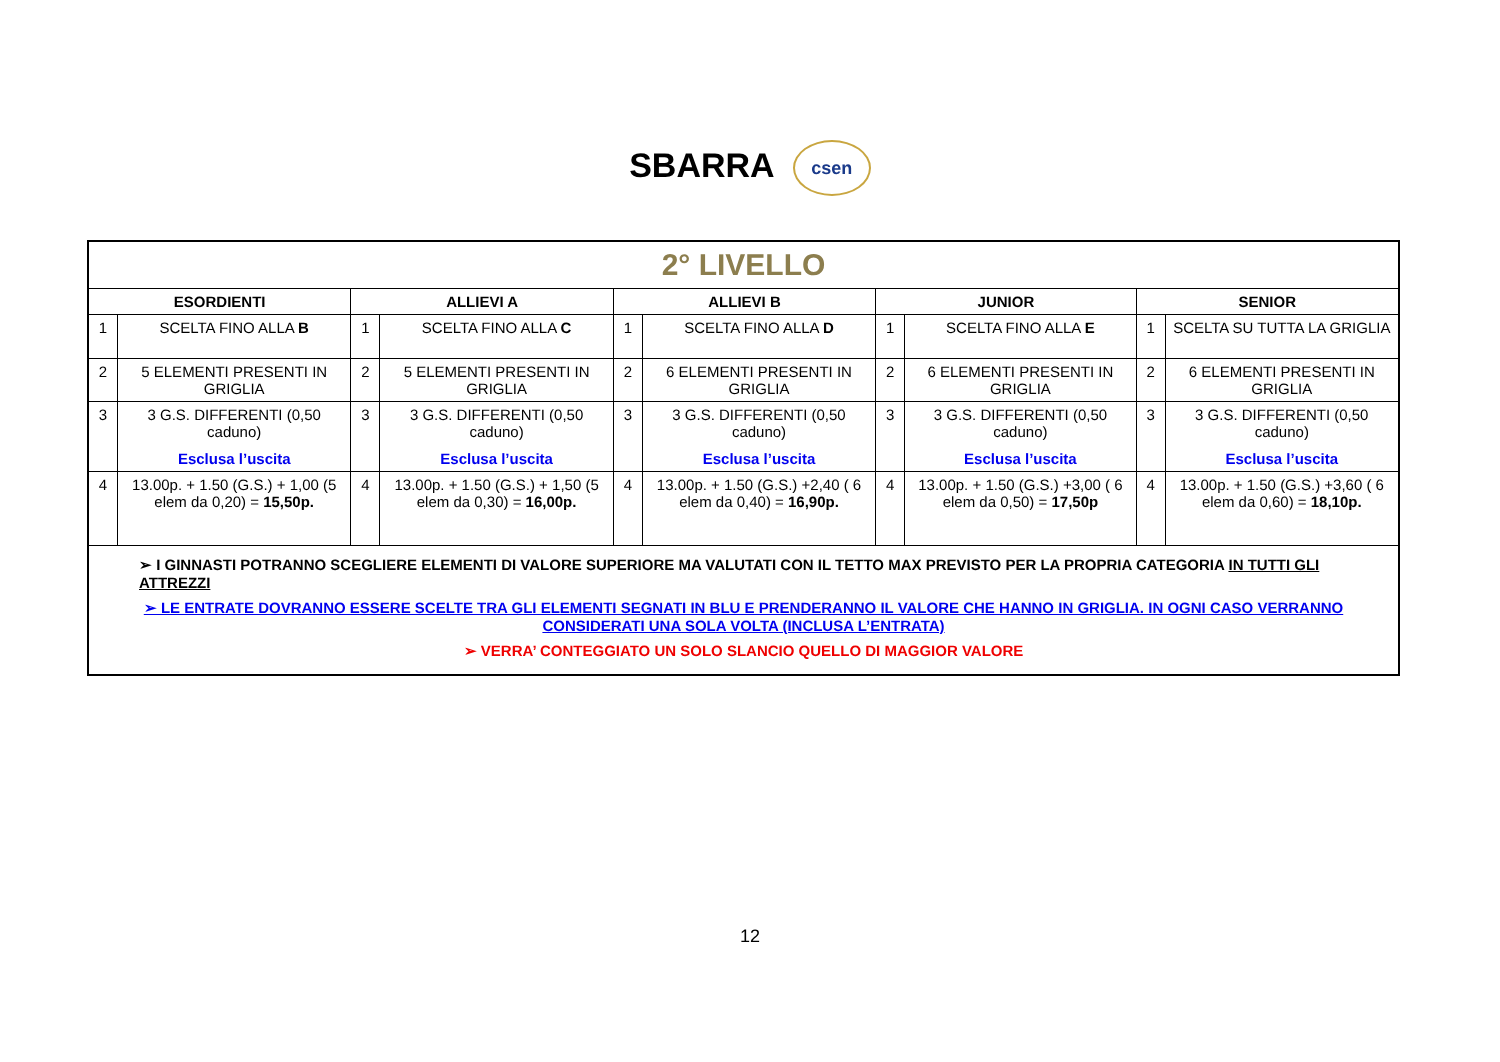SBARRA csen
| 2° LIVELLO | | | | | | | | | |
| ESORDIENTI | | ALLIEVI A | | ALLIEVI B | | JUNIOR | | SENIOR | |
| 1 | SCELTA FINO ALLA B | 1 | SCELTA FINO ALLA C | 1 | SCELTA FINO ALLA D | 1 | SCELTA FINO ALLA E | 1 | SCELTA SU TUTTA LA GRIGLIA |
| 2 | 5 ELEMENTI PRESENTI IN GRIGLIA | 2 | 5 ELEMENTI PRESENTI IN GRIGLIA | 2 | 6 ELEMENTI PRESENTI IN GRIGLIA | 2 | 6 ELEMENTI PRESENTI IN GRIGLIA | 2 | 6 ELEMENTI PRESENTI IN GRIGLIA |
| 3 | 3 G.S. DIFFERENTI (0,50 caduno) Esclusa l’uscita | 3 | 3 G.S. DIFFERENTI (0,50 caduno) Esclusa l’uscita | 3 | 3 G.S. DIFFERENTI (0,50 caduno) Esclusa l’uscita | 3 | 3 G.S. DIFFERENTI (0,50 caduno) Esclusa l’uscita | 3 | 3 G.S. DIFFERENTI (0,50 caduno) Esclusa l’uscita |
| 4 | 13.00p. + 1.50 (G.S.) + 1,00 (5 elem da 0,20) = 15,50p. | 4 | 13.00p. + 1.50 (G.S.) + 1,50 (5 elem da 0,30) = 16,00p. | 4 | 13.00p. + 1.50 (G.S.) +2,40 ( 6 elem da 0,40) = 16,90p. | 4 | 13.00p. + 1.50 (G.S.) +3,00 ( 6 elem da 0,50) = 17,50p | 4 | 13.00p. + 1.50 (G.S.) +3,60 ( 6 elem da 0,60) = 18,10p. |
| ➢ I GINNASTI POTRANNO SCEGLIERE ELEMENTI DI VALORE SUPERIORE MA VALUTATI CON IL TETTO MAX PREVISTO PER LA PROPRIA CATEGORIA IN TUTTI GLI ATTREZZI ➢ LE ENTRATE DOVRANNO ESSERE SCELTE TRA GLI ELEMENTI SEGNATI IN BLU E PRENDERANNO IL VALORE CHE HANNO IN GRIGLIA. IN OGNI CASO VERRANNO CONSIDERATI UNA SOLA VOLTA (INCLUSA L’ENTRATA) ➢ VERRA’ CONTEGGIATO UN SOLO SLANCIO QUELLO DI MAGGIOR VALORE | | | | | | | | | |
12